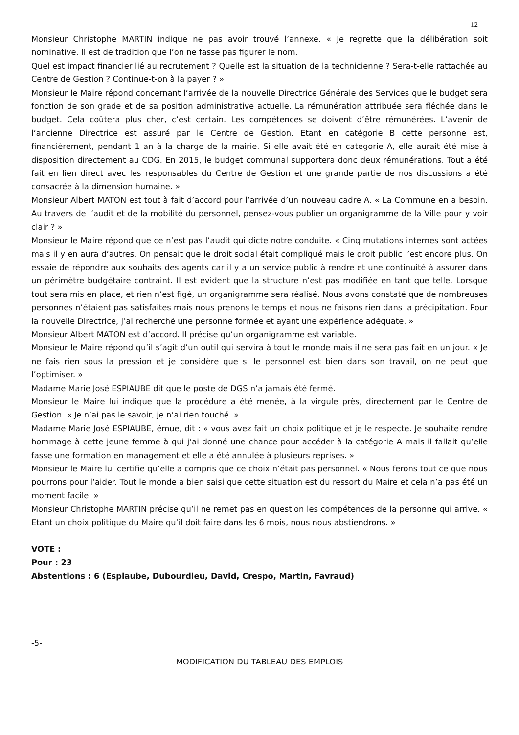12
Monsieur Christophe MARTIN indique ne pas avoir trouvé l’annexe. « Je regrette que la délibération soit nominative. Il est de tradition que l’on ne fasse pas figurer le nom.
Quel est impact financier lié au recrutement ? Quelle est la situation de la technicienne ? Sera-t-elle rattachée au Centre de Gestion ? Continue-t-on à la payer ? »
Monsieur le Maire répond concernant l’arrivée de la nouvelle Directrice Générale des Services que le budget sera fonction de son grade et de sa position administrative actuelle. La rémunération attribuée sera fléchée dans le budget. Cela coûtera plus cher, c’est certain. Les compétences se doivent d’être rémunérées. L’avenir de l’ancienne Directrice est assuré par le Centre de Gestion. Etant en catégorie B cette personne est, financièrement, pendant 1 an à la charge de la mairie. Si elle avait été en catégorie A, elle aurait été mise à disposition directement au CDG. En 2015, le budget communal supportera donc deux rémunérations. Tout a été fait en lien direct avec les responsables du Centre de Gestion et une grande partie de nos discussions a été consacrée à la dimension humaine. »
Monsieur Albert MATON est tout à fait d’accord pour l’arrivée d’un nouveau cadre A. « La Commune en a besoin. Au travers de l’audit et de la mobilité du personnel, pensez-vous publier un organigramme de la Ville pour y voir clair ? »
Monsieur le Maire répond que ce n’est pas l’audit qui dicte notre conduite. « Cinq mutations internes sont actées mais il y en aura d’autres. On pensait que le droit social était compliqué mais le droit public l’est encore plus. On essaie de répondre aux souhaits des agents car il y a un service public à rendre et une continuité à assurer dans un périmètre budgétaire contraint. Il est évident que la structure n’est pas modifiée en tant que telle. Lorsque tout sera mis en place, et rien n’est figé, un organigramme sera réalisé. Nous avons constaté que de nombreuses personnes n’étaient pas satisfaites mais nous prenons le temps et nous ne faisons rien dans la précipitation. Pour la nouvelle Directrice, j’ai recherché une personne formée et ayant une expérience adéquate. »
Monsieur Albert MATON est d’accord. Il précise qu’un organigramme est variable.
Monsieur le Maire répond qu’il s’agit d’un outil qui servira à tout le monde mais il ne sera pas fait en un jour. « Je ne fais rien sous la pression et je considère que si le personnel est bien dans son travail, on ne peut que l’optimiser. »
Madame Marie José ESPIAUBE dit que le poste de DGS n’a jamais été fermé.
Monsieur le Maire lui indique que la procédure a été menée, à la virgule près, directement par le Centre de Gestion. « Je n’ai pas le savoir, je n’ai rien touché. »
Madame Marie José ESPIAUBE, émue, dit : « vous avez fait un choix politique et je le respecte. Je souhaite rendre hommage à cette jeune femme à qui j’ai donné une chance pour accéder à la catégorie A mais il fallait qu’elle fasse une formation en management et elle a été annulée à plusieurs reprises. »
Monsieur le Maire lui certifie qu’elle a compris que ce choix n’était pas personnel. « Nous ferons tout ce que nous pourrons pour l’aider. Tout le monde a bien saisi que cette situation est du ressort du Maire et cela n’a pas été un moment facile. »
Monsieur Christophe MARTIN précise qu’il ne remet pas en question les compétences de la personne qui arrive. « Etant un choix politique du Maire qu’il doit faire dans les 6 mois, nous nous abstiendrons. »
VOTE :
Pour : 23
Abstentions : 6 (Espiaube, Dubourdieu, David, Crespo, Martin, Favraud)
-5-
MODIFICATION DU TABLEAU DES EMPLOIS